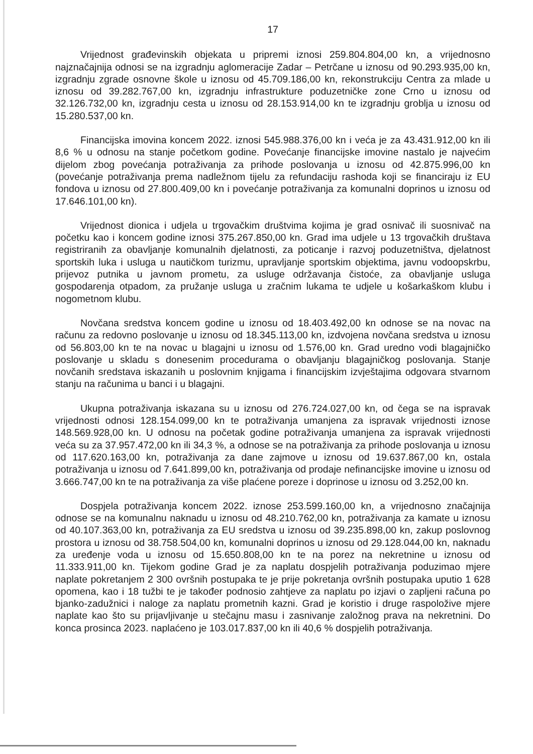17
Vrijednost građevinskih objekata u pripremi iznosi 259.804.804,00 kn, a vrijednosno najznačajnija odnosi se na izgradnju aglomeracije Zadar – Petrčane u iznosu od 90.293.935,00 kn, izgradnju zgrade osnovne škole u iznosu od 45.709.186,00 kn, rekonstrukciju Centra za mlade u iznosu od 39.282.767,00 kn, izgradnju infrastrukture poduzetničke zone Crno u iznosu od 32.126.732,00 kn, izgradnju cesta u iznosu od 28.153.914,00 kn te izgradnju groblja u iznosu od 15.280.537,00 kn.
Financijska imovina koncem 2022. iznosi 545.988.376,00 kn i veća je za 43.431.912,00 kn ili 8,6 % u odnosu na stanje početkom godine. Povećanje financijske imovine nastalo je najvećim dijelom zbog povećanja potraživanja za prihode poslovanja u iznosu od 42.875.996,00 kn (povećanje potraživanja prema nadležnom tijelu za refundaciju rashoda koji se financiraju iz EU fondova u iznosu od 27.800.409,00 kn i povećanje potraživanja za komunalni doprinos u iznosu od 17.646.101,00 kn).
Vrijednost dionica i udjela u trgovačkim društvima kojima je grad osnivač ili suosnivač na početku kao i koncem godine iznosi 375.267.850,00 kn. Grad ima udjele u 13 trgovačkih društava registriranih za obavljanje komunalnih djelatnosti, za poticanje i razvoj poduzetništva, djelatnost sportskih luka i usluga u nautičkom turizmu, upravljanje sportskim objektima, javnu vodoopskrbu, prijevoz putnika u javnom prometu, za usluge održavanja čistoće, za obavljanje usluga gospodarenja otpadom, za pružanje usluga u zračnim lukama te udjele u košarkaškom klubu i nogometnom klubu.
Novčana sredstva koncem godine u iznosu od 18.403.492,00 kn odnose se na novac na računu za redovno poslovanje u iznosu od 18.345.113,00 kn, izdvojena novčana sredstva u iznosu od 56.803,00 kn te na novac u blagajni u iznosu od 1.576,00 kn. Grad uredno vodi blagajničko poslovanje u skladu s donesenim procedurama o obavljanju blagajničkog poslovanja. Stanje novčanih sredstava iskazanih u poslovnim knjigama i financijskim izvještajima odgovara stvarnom stanju na računima u banci i u blagajni.
Ukupna potraživanja iskazana su u iznosu od 276.724.027,00 kn, od čega se na ispravak vrijednosti odnosi 128.154.099,00 kn te potraživanja umanjena za ispravak vrijednosti iznose 148.569.928,00 kn. U odnosu na početak godine potraživanja umanjena za ispravak vrijednosti veća su za 37.957.472,00 kn ili 34,3 %, a odnose se na potraživanja za prihode poslovanja u iznosu od 117.620.163,00 kn, potraživanja za dane zajmove u iznosu od 19.637.867,00 kn, ostala potraživanja u iznosu od 7.641.899,00 kn, potraživanja od prodaje nefinancijske imovine u iznosu od 3.666.747,00 kn te na potraživanja za više plaćene poreze i doprinose u iznosu od 3.252,00 kn.
Dospjela potraživanja koncem 2022. iznose 253.599.160,00 kn, a vrijednosno značajnija odnose se na komunalnu naknadu u iznosu od 48.210.762,00 kn, potraživanja za kamate u iznosu od 40.107.363,00 kn, potraživanja za EU sredstva u iznosu od 39.235.898,00 kn, zakup poslovnog prostora u iznosu od 38.758.504,00 kn, komunalni doprinos u iznosu od 29.128.044,00 kn, naknadu za uređenje voda u iznosu od 15.650.808,00 kn te na porez na nekretnine u iznosu od 11.333.911,00 kn. Tijekom godine Grad je za naplatu dospjelih potraživanja poduzimao mjere naplate pokretanjem 2 300 ovršnih postupaka te je prije pokretanja ovršnih postupaka uputio 1 628 opomena, kao i 18 tužbi te je također podnosio zahtjeve za naplatu po izjavi o zapljeni računa po bjanko-zadužnici i naloge za naplatu prometnih kazni. Grad je koristio i druge raspoložive mjere naplate kao što su prijavljivanje u stečajnu masu i zasnivanje založnog prava na nekretnini. Do konca prosinca 2023. naplaćeno je 103.017.837,00 kn ili 40,6 % dospjelih potraživanja.